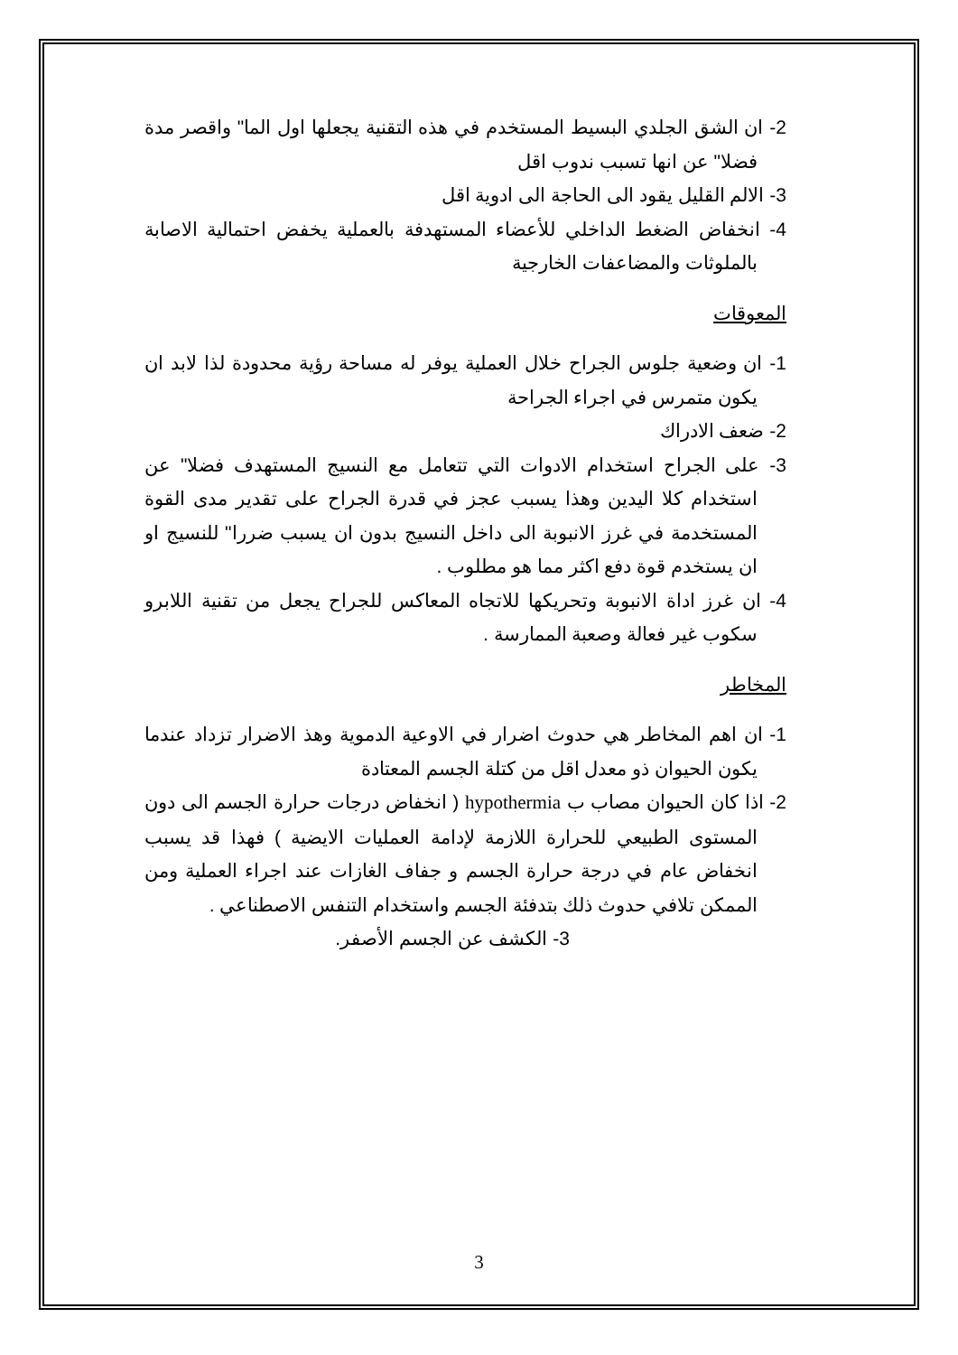2- ان الشق الجلدي البسيط المستخدم في هذه التقنية يجعلها اول الما" واقصر مدة فضلا" عن انها تسبب ندوب اقل
3- الالم القليل يقود الى الحاجة الى ادوية اقل
4- انخفاض الضغط الداخلي للأعضاء المستهدفة بالعملية يخفض احتمالية الاصابة بالملوثات والمضاعفات الخارجية
المعوقات
1- ان وضعية جلوس الجراح خلال العملية يوفر له مساحة رؤية محدودة لذا لابد ان يكون متمرس في اجراء الجراحة
2- ضعف الادراك
3- على الجراح استخدام الادوات التي تتعامل مع النسيج المستهدف فضلا" عن استخدام كلا اليدين وهذا يسبب عجز في قدرة الجراح على تقدير مدى القوة المستخدمة في غرز الانبوبة الى داخل النسيج بدون ان يسبب ضررا" للنسيج او ان يستخدم قوة دفع اكثر مما هو مطلوب .
4- ان غرز اداة الانبوبة وتحريكها للاتجاه المعاكس للجراح يجعل من تقنية اللابرو سكوب غير فعالة وصعبة الممارسة .
المخاطر
1- ان اهم المخاطر هي حدوث اضرار في الاوعية الدموية وهذ الاضرار تزداد عندما يكون الحيوان ذو معدل اقل من كتلة الجسم المعتادة
2- اذا كان الحيوان مصاب ب hypothermia ( انخفاض درجات حرارة الجسم الى دون المستوى الطبيعي للحرارة اللازمة لإدامة العمليات الايضية ) فهذا قد يسبب انخفاض عام في درجة حرارة الجسم و جفاف الغازات عند اجراء العملية ومن الممكن تلافي حدوث ذلك بتدفئة الجسم واستخدام التنفس الاصطناعي .
3- الكشف عن الجسم الأصفر.
3